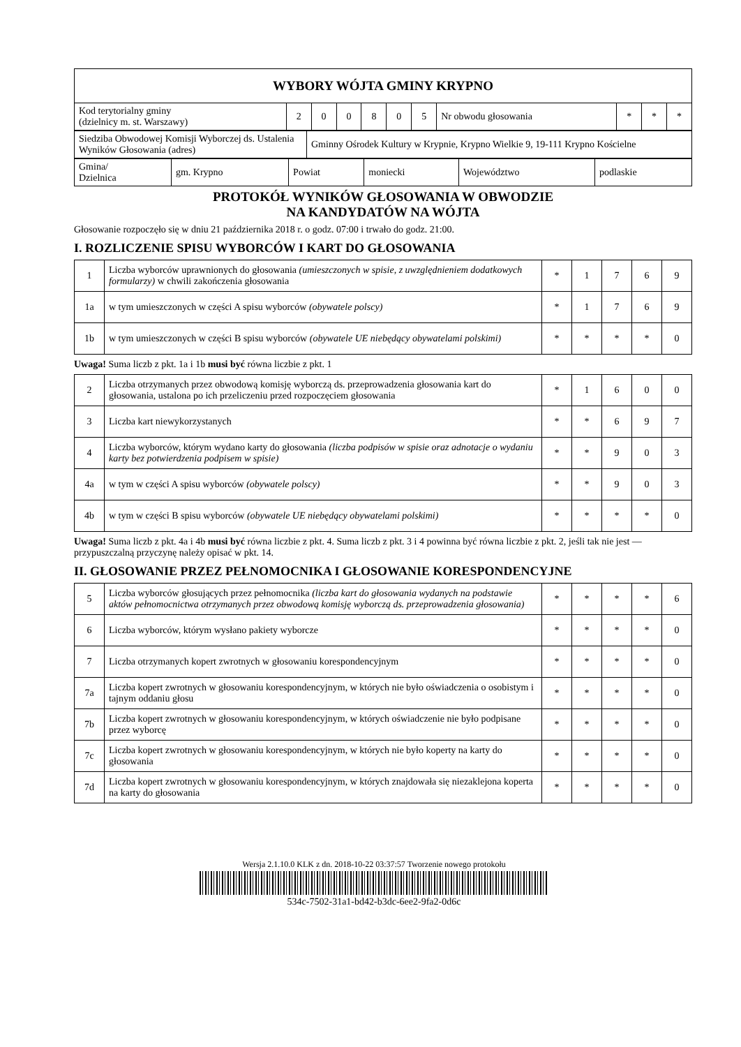| WYBORY WÓJTA GMINY KRYPNO | | | | | | | | | | |
| Kod terytorialny gminy (dzielnicy m. st. Warszawy) | 2 | 0 | 0 | 8 | 0 | 5 | Nr obwodu głosowania | * | * | * |
| Siedziba Obwodowej Komisji Wyborczej ds. Ustalenia Wyników Głosowania (adres) | Gminny Ośrodek Kultury w Krypnie, Krypno Wielkie 9, 19-111 Krypno Kościelne |
| Gmina/ Dzielnica | gm. Krypno | Powiat | moniecki | Województwo | podlaskie |
PROTOKÓŁ WYNIKÓW GŁOSOWANIA W OBWODZIE
NA KANDYDATÓW NA WÓJTA
Głosowanie rozpoczęło się w dniu 21 października 2018 r. o godz. 07:00 i trwało do godz. 21:00.
I. ROZLICZENIE SPISU WYBORCÓW I KART DO GŁOSOWANIA
| 1 | Liczba wyborców uprawnionych do głosowania (umieszczonych w spisie, z uwzględnieniem dodatkowych formularzy) w chwili zakończenia głosowania | * | 1 | 7 | 6 | 9 |
| 1a | w tym umieszczonych w części A spisu wyborców (obywatele polscy) | * | 1 | 7 | 6 | 9 |
| 1b | w tym umieszczonych w części B spisu wyborców (obywatele UE niebędący obywatelami polskimi) | * | * | * | * | 0 |
Uwaga! Suma liczb z pkt. 1a i 1b musi być równa liczbie z pkt. 1
| 2 | Liczba otrzymanych przez obwodową komisję wyborczą ds. przeprowadzenia głosowania kart do głosowania, ustalona po ich przeliczeniu przed rozpoczęciem głosowania | * | 1 | 6 | 0 | 0 |
| 3 | Liczba kart niewykorzystanych | * | * | 6 | 9 | 7 |
| 4 | Liczba wyborców, którym wydano karty do głosowania (liczba podpisów w spisie oraz adnotacje o wydaniu karty bez potwierdzenia podpisem w spisie) | * | * | 9 | 0 | 3 |
| 4a | w tym w części A spisu wyborców (obywatele polscy) | * | * | 9 | 0 | 3 |
| 4b | w tym w części B spisu wyborców (obywatele UE niebędący obywatelami polskimi) | * | * | * | * | 0 |
Uwaga! Suma liczb z pkt. 4a i 4b musi być równa liczbie z pkt. 4. Suma liczb z pkt. 3 i 4 powinna być równa liczbie z pkt. 2, jeśli tak nie jest — przypuszczalną przyczynę należy opisać w pkt. 14.
II. GŁOSOWANIE PRZEZ PEŁNOMOCNIKA I GŁOSOWANIE KORESPONDENCYJNE
| 5 | Liczba wyborców głosujących przez pełnomocnika (liczba kart do głosowania wydanych na podstawie aktów pełnomocnictwa otrzymanych przez obwodową komisję wyborczą ds. przeprowadzenia głosowania) | * | * | * | * | 6 |
| 6 | Liczba wyborców, którym wysłano pakiety wyborcze | * | * | * | * | 0 |
| 7 | Liczba otrzymanych kopert zwrotnych w głosowaniu korespondencyjnym | * | * | * | * | 0 |
| 7a | Liczba kopert zwrotnych w głosowaniu korespondencyjnym, w których nie było oświadczenia o osobistym i tajnym oddaniu głosu | * | * | * | * | 0 |
| 7b | Liczba kopert zwrotnych w głosowaniu korespondencyjnym, w których oświadczenie nie było podpisane przez wyborcę | * | * | * | * | 0 |
| 7c | Liczba kopert zwrotnych w głosowaniu korespondencyjnym, w których nie było koperty na karty do głosowania | * | * | * | * | 0 |
| 7d | Liczba kopert zwrotnych w głosowaniu korespondencyjnym, w których znajdowała się niezaklejona koperta na karty do głosowania | * | * | * | * | 0 |
Wersja 2.1.10.0 KLK z dn. 2018-10-22 03:37:57 Tworzenie nowego protokołu
534c-7502-31a1-bd42-b3dc-6ee2-9fa2-0d6c